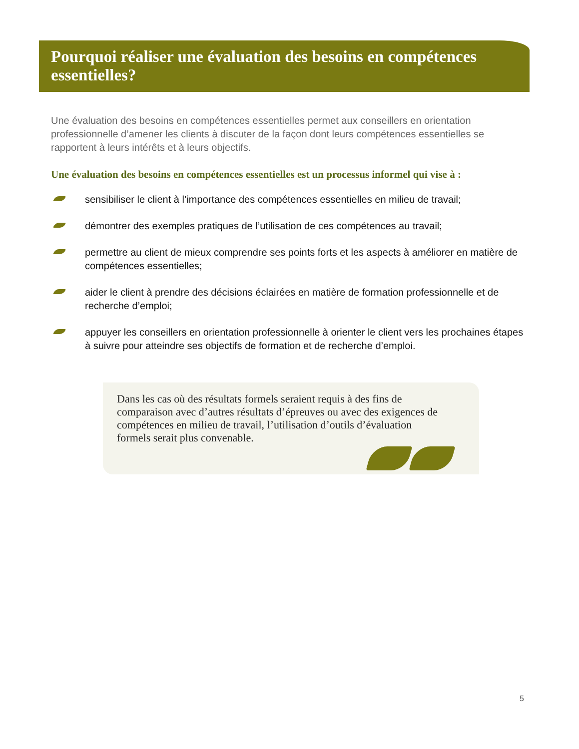Pourquoi réaliser une évaluation des besoins en compétences essentielles?
Une évaluation des besoins en compétences essentielles permet aux conseillers en orientation professionnelle d’amener les clients à discuter de la façon dont leurs compétences essentielles se rapportent à leurs intérêts et à leurs objectifs.
Une évaluation des besoins en compétences essentielles est un processus informel qui vise à :
sensibiliser le client à l’importance des compétences essentielles en milieu de travail;
démontrer des exemples pratiques de l’utilisation de ces compétences au travail;
permettre au client de mieux comprendre ses points forts et les aspects à améliorer en matière de compétences essentielles;
aider le client à prendre des décisions éclairées en matière de formation professionnelle et de recherche d’emploi;
appuyer les conseillers en orientation professionnelle à orienter le client vers les prochaines étapes à suivre pour atteindre ses objectifs de formation et de recherche d’emploi.
Dans les cas où des résultats formels seraient requis à des fins de comparaison avec d’autres résultats d’épreuves ou avec des exigences de compétences en milieu de travail, l’utilisation d’outils d’évaluation formels serait plus convenable.
5